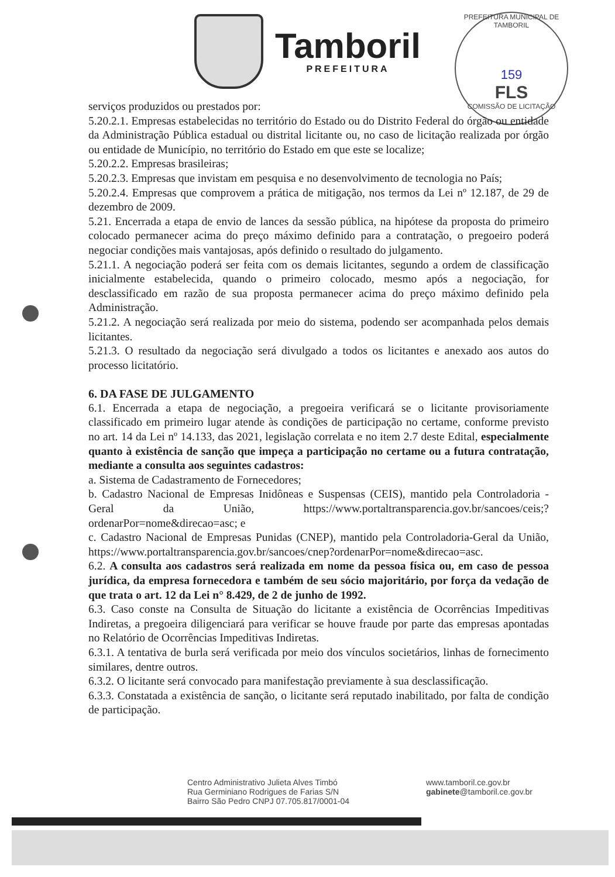Tamboril
PREFEITURA
PREFEITURA MUNICIPAL DE TAMBORIL
159
FLS
COMISSÃO DE LICITAÇÃO
serviços produzidos ou prestados por:
5.20.2.1. Empresas estabelecidas no território do Estado ou do Distrito Federal do órgão ou entidade da Administração Pública estadual ou distrital licitante ou, no caso de licitação realizada por órgão ou entidade de Município, no território do Estado em que este se localize;
5.20.2.2. Empresas brasileiras;
5.20.2.3. Empresas que invistam em pesquisa e no desenvolvimento de tecnologia no País;
5.20.2.4. Empresas que comprovem a prática de mitigação, nos termos da Lei nº 12.187, de 29 de dezembro de 2009.
5.21. Encerrada a etapa de envio de lances da sessão pública, na hipótese da proposta do primeiro colocado permanecer acima do preço máximo definido para a contratação, o pregoeiro poderá negociar condições mais vantajosas, após definido o resultado do julgamento.
5.21.1. A negociação poderá ser feita com os demais licitantes, segundo a ordem de classificação inicialmente estabelecida, quando o primeiro colocado, mesmo após a negociação, for desclassificado em razão de sua proposta permanecer acima do preço máximo definido pela Administração.
5.21.2. A negociação será realizada por meio do sistema, podendo ser acompanhada pelos demais licitantes.
5.21.3. O resultado da negociação será divulgado a todos os licitantes e anexado aos autos do processo licitatório.
6. DA FASE DE JULGAMENTO
6.1. Encerrada a etapa de negociação, a pregoeira verificará se o licitante provisoriamente classificado em primeiro lugar atende às condições de participação no certame, conforme previsto no art. 14 da Lei nº 14.133, das 2021, legislação correlata e no item 2.7 deste Edital, especialmente quanto à existência de sanção que impeça a participação no certame ou a futura contratação, mediante a consulta aos seguintes cadastros:
a. Sistema de Cadastramento de Fornecedores;
b. Cadastro Nacional de Empresas Inidôneas e Suspensas (CEIS), mantido pela Controladoria - Geral da União, https://www.portaltransparencia.gov.br/sancoes/ceis;?ordenarPor=nome&direcao=asc; e
c. Cadastro Nacional de Empresas Punidas (CNEP), mantido pela Controladoria-Geral da União, https://www.portaltransparencia.gov.br/sancoes/cnep?ordenarPor=nome&direcao=asc.
6.2. A consulta aos cadastros será realizada em nome da pessoa física ou, em caso de pessoa jurídica, da empresa fornecedora e também de seu sócio majoritário, por força da vedação de que trata o art. 12 da Lei n° 8.429, de 2 de junho de 1992.
6.3. Caso conste na Consulta de Situação do licitante a existência de Ocorrências Impeditivas Indiretas, a pregoeira diligenciará para verificar se houve fraude por parte das empresas apontadas no Relatório de Ocorrências Impeditivas Indiretas.
6.3.1. A tentativa de burla será verificada por meio dos vínculos societários, linhas de fornecimento similares, dentre outros.
6.3.2. O licitante será convocado para manifestação previamente à sua desclassificação.
6.3.3. Constatada a existência de sanção, o licitante será reputado inabilitado, por falta de condição de participação.
Centro Administrativo Julieta Alves Timbó
Rua Germiniano Rodrigues de Farias S/N
Bairro São Pedro CNPJ 07.705.817/0001-04
www.tamboril.ce.gov.br
gabinete@tamboril.ce.gov.br